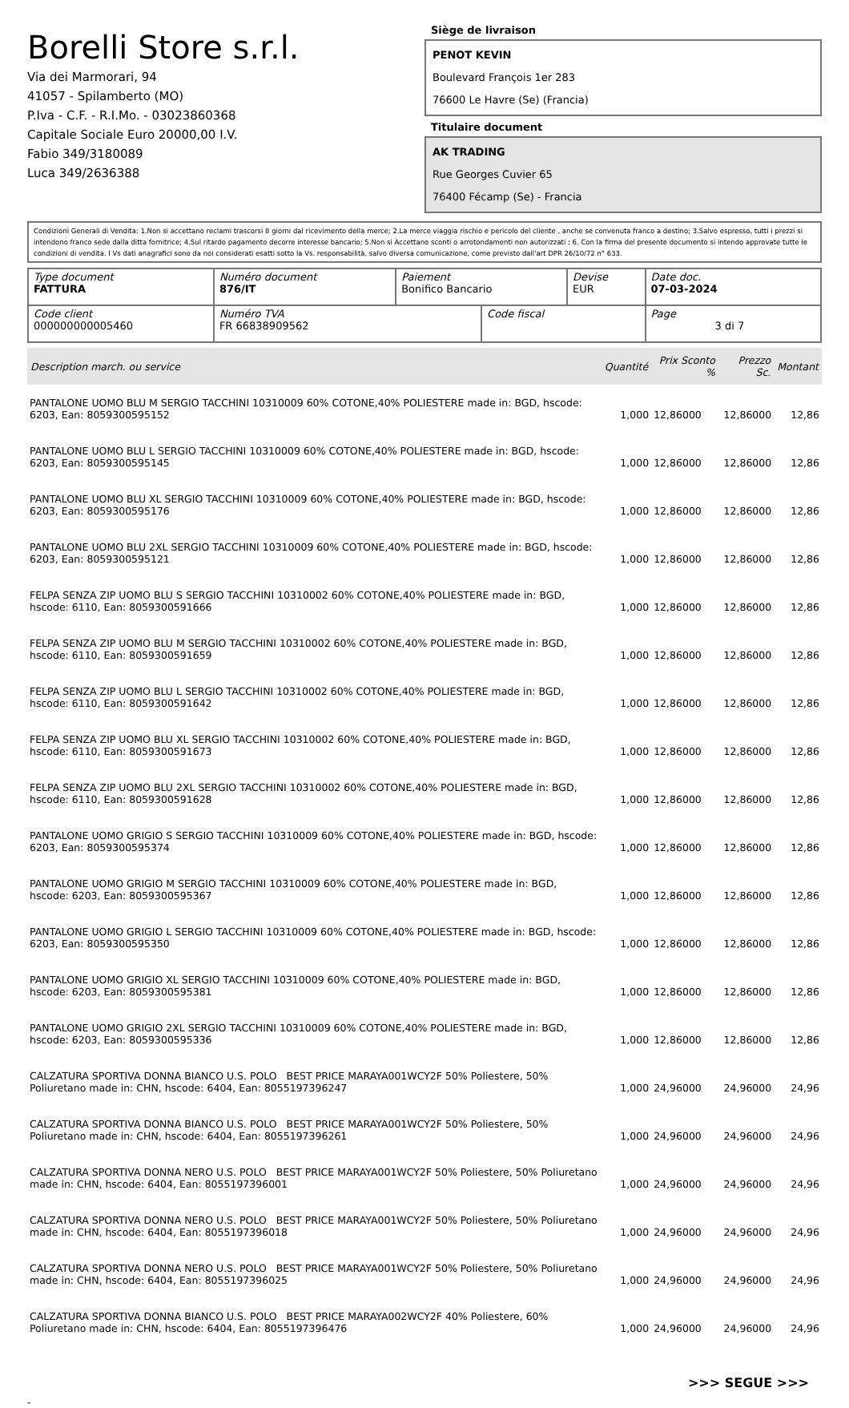Borelli Store s.r.l.
Via dei Marmorari, 94
41057 - Spilamberto (MO)
P.Iva - C.F. - R.I.Mo. - 03023860368
Capitale Sociale Euro 20000,00 I.V.
Fabio 349/3180089
Luca 349/2636388
Siège de livraison
PENOT KEVIN
Boulevard François 1er 283
76600 Le Havre (Se) (Francia)
Titulaire document
AK TRADING
Rue Georges Cuvier 65
76400 Fécamp (Se) - Francia
Condizioni Generali di Vendita: 1.Non si accettano reclami trascorsi 8 giorni dal ricevimento della merce; 2.La merce viaggia rischio e pericolo del cliente , anche se convenuta franco a destino; 3.Salvo espresso, tutti i prezzi si intendono franco sede dalla ditta fornitrice; 4.Sul ritardo pagamento decorre interesse bancario; 5.Non si Accettano sconti o arrotondamenti non autorizzati ; 6. Con la firma del presente documento si intendo approvate tutte le condizioni di vendita. I Vs dati anagrafici sono da noi considerati esatti sotto la Vs. responsabilità, salvo diversa comunicazione, come previsto dall'art DPR 26/10/72 n° 633.
| Type document FATTURA | Numéro document 876/IT | Paiement Bonifico Bancario | | Devise EUR | Date doc. 07-03-2024 |
| Code client 000000000005460 | Numéro TVA FR 66838909562 | | Code fiscal | | Page 3 di 7 |
| Description march. ou service | Quantité | Prix Sconto % | Prezzo Sc. | Montant |
| --- | --- | --- | --- | --- |
| PANTALONE UOMO BLU M SERGIO TACCHINI 10310009 60% COTONE,40% POLIESTERE made in: BGD, hscode: 6203, Ean: 8059300595152 | 1,000 | 12,86000 | 12,86000 | 12,86 |
| PANTALONE UOMO BLU L SERGIO TACCHINI 10310009 60% COTONE,40% POLIESTERE made in: BGD, hscode: 6203, Ean: 8059300595145 | 1,000 | 12,86000 | 12,86000 | 12,86 |
| PANTALONE UOMO BLU XL SERGIO TACCHINI 10310009 60% COTONE,40% POLIESTERE made in: BGD, hscode: 6203, Ean: 8059300595176 | 1,000 | 12,86000 | 12,86000 | 12,86 |
| PANTALONE UOMO BLU 2XL SERGIO TACCHINI 10310009 60% COTONE,40% POLIESTERE made in: BGD, hscode: 6203, Ean: 8059300595121 | 1,000 | 12,86000 | 12,86000 | 12,86 |
| FELPA SENZA ZIP UOMO BLU S SERGIO TACCHINI 10310002 60% COTONE,40% POLIESTERE made in: BGD, hscode: 6110, Ean: 8059300591666 | 1,000 | 12,86000 | 12,86000 | 12,86 |
| FELPA SENZA ZIP UOMO BLU M SERGIO TACCHINI 10310002 60% COTONE,40% POLIESTERE made in: BGD, hscode: 6110, Ean: 8059300591659 | 1,000 | 12,86000 | 12,86000 | 12,86 |
| FELPA SENZA ZIP UOMO BLU L SERGIO TACCHINI 10310002 60% COTONE,40% POLIESTERE made in: BGD, hscode: 6110, Ean: 8059300591642 | 1,000 | 12,86000 | 12,86000 | 12,86 |
| FELPA SENZA ZIP UOMO BLU XL SERGIO TACCHINI 10310002 60% COTONE,40% POLIESTERE made in: BGD, hscode: 6110, Ean: 8059300591673 | 1,000 | 12,86000 | 12,86000 | 12,86 |
| FELPA SENZA ZIP UOMO BLU 2XL SERGIO TACCHINI 10310002 60% COTONE,40% POLIESTERE made in: BGD, hscode: 6110, Ean: 8059300591628 | 1,000 | 12,86000 | 12,86000 | 12,86 |
| PANTALONE UOMO GRIGIO S SERGIO TACCHINI 10310009 60% COTONE,40% POLIESTERE made in: BGD, hscode: 6203, Ean: 8059300595374 | 1,000 | 12,86000 | 12,86000 | 12,86 |
| PANTALONE UOMO GRIGIO M SERGIO TACCHINI 10310009 60% COTONE,40% POLIESTERE made in: BGD, hscode: 6203, Ean: 8059300595367 | 1,000 | 12,86000 | 12,86000 | 12,86 |
| PANTALONE UOMO GRIGIO L SERGIO TACCHINI 10310009 60% COTONE,40% POLIESTERE made in: BGD, hscode: 6203, Ean: 8059300595350 | 1,000 | 12,86000 | 12,86000 | 12,86 |
| PANTALONE UOMO GRIGIO XL SERGIO TACCHINI 10310009 60% COTONE,40% POLIESTERE made in: BGD, hscode: 6203, Ean: 8059300595381 | 1,000 | 12,86000 | 12,86000 | 12,86 |
| PANTALONE UOMO GRIGIO 2XL SERGIO TACCHINI 10310009 60% COTONE,40% POLIESTERE made in: BGD, hscode: 6203, Ean: 8059300595336 | 1,000 | 12,86000 | 12,86000 | 12,86 |
| CALZATURA SPORTIVA DONNA BIANCO U.S. POLO BEST PRICE MARAYA001WCY2F 50% Poliestere, 50% Poliuretano made in: CHN, hscode: 6404, Ean: 8055197396247 | 1,000 | 24,96000 | 24,96000 | 24,96 |
| CALZATURA SPORTIVA DONNA BIANCO U.S. POLO BEST PRICE MARAYA001WCY2F 50% Poliestere, 50% Poliuretano made in: CHN, hscode: 6404, Ean: 8055197396261 | 1,000 | 24,96000 | 24,96000 | 24,96 |
| CALZATURA SPORTIVA DONNA NERO U.S. POLO BEST PRICE MARAYA001WCY2F 50% Poliestere, 50% Poliuretano made in: CHN, hscode: 6404, Ean: 8055197396001 | 1,000 | 24,96000 | 24,96000 | 24,96 |
| CALZATURA SPORTIVA DONNA NERO U.S. POLO BEST PRICE MARAYA001WCY2F 50% Poliestere, 50% Poliuretano made in: CHN, hscode: 6404, Ean: 8055197396018 | 1,000 | 24,96000 | 24,96000 | 24,96 |
| CALZATURA SPORTIVA DONNA NERO U.S. POLO BEST PRICE MARAYA001WCY2F 50% Poliestere, 50% Poliuretano made in: CHN, hscode: 6404, Ean: 8055197396025 | 1,000 | 24,96000 | 24,96000 | 24,96 |
| CALZATURA SPORTIVA DONNA BIANCO U.S. POLO BEST PRICE MARAYA002WCY2F 40% Poliestere, 60% Poliuretano made in: CHN, hscode: 6404, Ean: 8055197396476 | 1,000 | 24,96000 | 24,96000 | 24,96 |
>>> SEGUE >>>
-